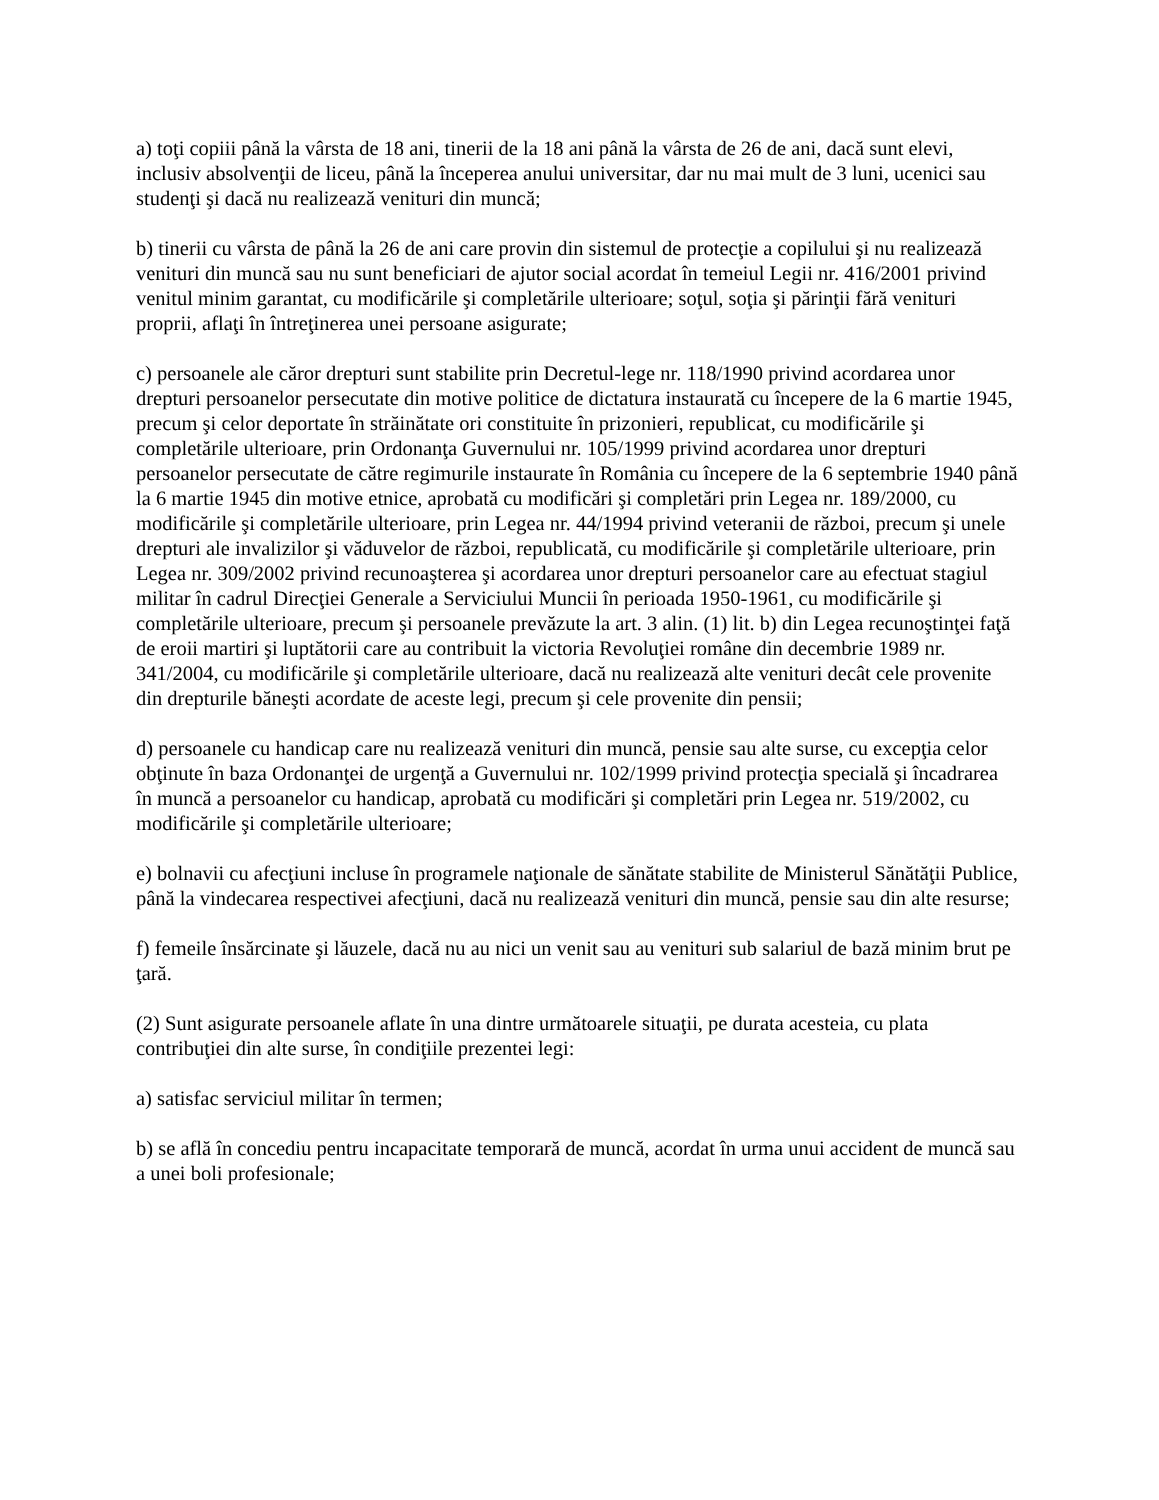a) toţi copiii până la vârsta de 18 ani, tinerii de la 18 ani până la vârsta de 26 de ani, dacă sunt elevi, inclusiv absolvenţii de liceu, până la începerea anului universitar, dar nu mai mult de 3 luni, ucenici sau studenţi şi dacă nu realizează venituri din muncă;
b) tinerii cu vârsta de până la 26 de ani care provin din sistemul de protecţie a copilului şi nu realizează venituri din muncă sau nu sunt beneficiari de ajutor social acordat în temeiul Legii nr. 416/2001 privind venitul minim garantat, cu modificările şi completările ulterioare; soţul, soţia şi părinţii fără venituri proprii, aflaţi în întreţinerea unei persoane asigurate;
c) persoanele ale căror drepturi sunt stabilite prin Decretul-lege nr. 118/1990 privind acordarea unor drepturi persoanelor persecutate din motive politice de dictatura instaurată cu începere de la 6 martie 1945, precum şi celor deportate în străinătate ori constituite în prizonieri, republicat, cu modificările şi completările ulterioare, prin Ordonanţa Guvernului nr. 105/1999 privind acordarea unor drepturi persoanelor persecutate de către regimurile instaurate în România cu începere de la 6 septembrie 1940 până la 6 martie 1945 din motive etnice, aprobată cu modificări şi completări prin Legea nr. 189/2000, cu modificările şi completările ulterioare, prin Legea nr. 44/1994 privind veteranii de război, precum şi unele drepturi ale invalizilor şi văduvelor de război, republicată, cu modificările şi completările ulterioare, prin Legea nr. 309/2002 privind recunoaşterea şi acordarea unor drepturi persoanelor care au efectuat stagiul militar în cadrul Direcţiei Generale a Serviciului Muncii în perioada 1950-1961, cu modificările şi completările ulterioare, precum şi persoanele prevăzute la art. 3 alin. (1) lit. b) din Legea recunoştinţei faţă de eroii martiri şi luptătorii care au contribuit la victoria Revoluţiei române din decembrie 1989 nr. 341/2004, cu modificările şi completările ulterioare, dacă nu realizează alte venituri decât cele provenite din drepturile băneşti acordate de aceste legi, precum şi cele provenite din pensii;
d) persoanele cu handicap care nu realizează venituri din muncă, pensie sau alte surse, cu excepţia celor obţinute în baza Ordonanţei de urgenţă a Guvernului nr. 102/1999 privind protecţia specială şi încadrarea în muncă a persoanelor cu handicap, aprobată cu modificări şi completări prin Legea nr. 519/2002, cu modificările şi completările ulterioare;
e) bolnavii cu afecţiuni incluse în programele naţionale de sănătate stabilite de Ministerul Sănătăţii Publice, până la vindecarea respectivei afecţiuni, dacă nu realizează venituri din muncă, pensie sau din alte resurse;
f) femeile însărcinate şi lăuzele, dacă nu au nici un venit sau au venituri sub salariul de bază minim brut pe ţară.
(2) Sunt asigurate persoanele aflate în una dintre următoarele situaţii, pe durata acesteia, cu plata contribuţiei din alte surse, în condiţiile prezentei legi:
a) satisfac serviciul militar în termen;
b) se află în concediu pentru incapacitate temporară de muncă, acordat în urma unui accident de muncă sau a unei boli profesionale;